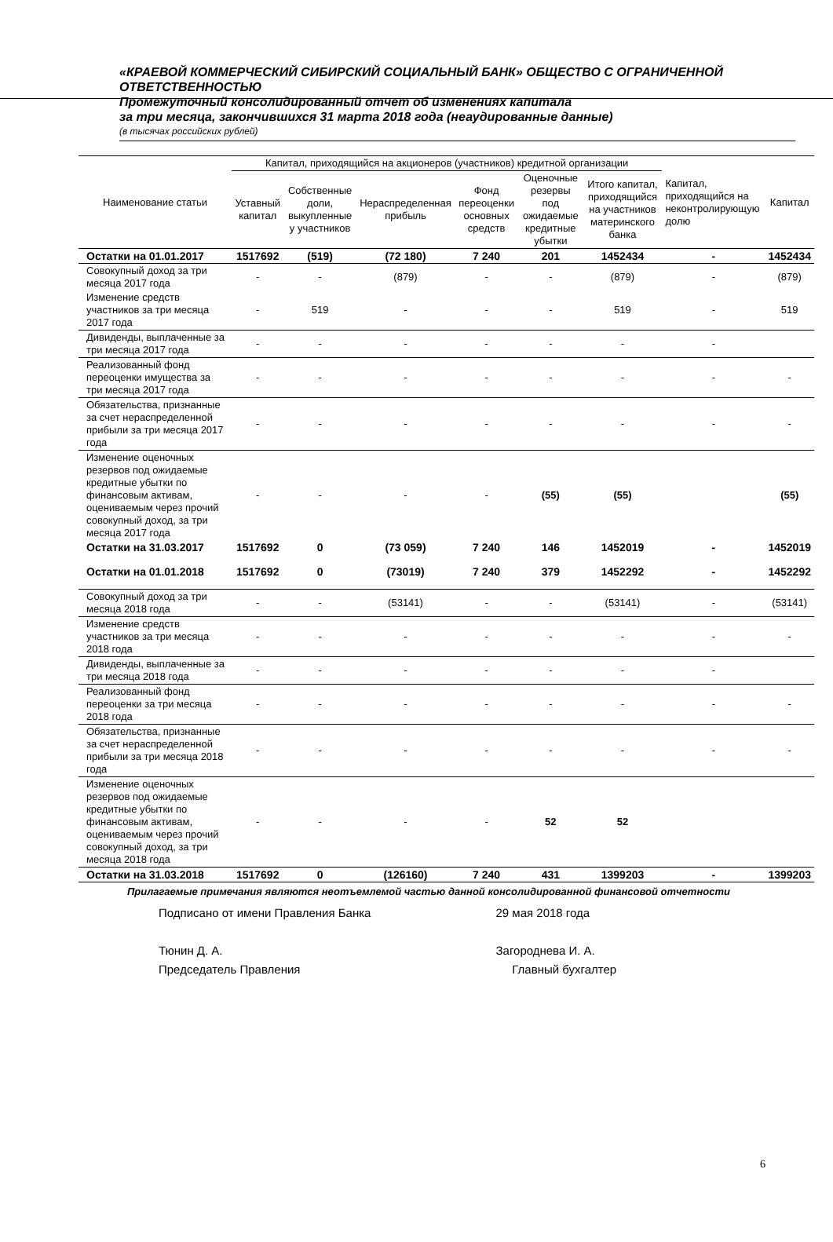«КРАЕВОЙ КОММЕРЧЕСКИЙ СИБИРСКИЙ СОЦИАЛЬНЫЙ БАНК» ОБЩЕСТВО С ОГРАНИЧЕННОЙ ОТВЕТСТВЕННОСТЬЮ
Промежуточный консолидированный отчет об изменениях капитала
за три месяца, закончившихся 31 марта 2018 года (неаудированные данные)
(в тысячах российских рублей)
| Наименование статьи | Капитал, приходящийся на акционеров (участников) кредитной организации | | | | | | Капитал, приходящийся на неконтролирующую долю | Капитал |
| --- | --- | --- | --- | --- | --- | --- | --- | --- |
| | Уставный капитал | Собственные доли, выкупленные у участников | Нераспределенная прибыль | Фонд переоценки основных средств | Оценочные резервы под ожидаемые кредитные убытки | Итого капитал, приходящийся на участников материнского банка | | |
| Остатки на 01.01.2017 | 1517692 | (519) | (72 180) | 7 240 | 201 | 1452434 | - | 1452434 |
| Совокупный доход за три месяца 2017 года | - | - | (879) | - | - | (879) | - | (879) |
| Изменение средств участников за три месяца 2017 года | - | 519 | - | - | - | 519 | - | 519 |
| Дивиденды, выплаченные за три месяца 2017 года | - | - | - | - | - | - | - | |
| Реализованный фонд переоценки имущества за три месяца 2017 года | - | - | - | - | - | - | - | - |
| Обязательства, признанные за счет нераспределенной прибыли за три месяца 2017 года | - | - | - | - | - | - | - | - |
| Изменение оценочных резервов под ожидаемые кредитные убытки по финансовым активам, оцениваемым через прочий совокупный доход, за три месяца 2017 года | - | - | - | - | (55) | (55) | | (55) |
| Остатки на 31.03.2017 | 1517692 | 0 | (73 059) | 7 240 | 146 | 1452019 | - | 1452019 |
| Остатки на 01.01.2018 | 1517692 | 0 | (73019) | 7 240 | 379 | 1452292 | - | 1452292 |
| Совокупный доход за три месяца 2018 года | - | - | (53141) | - | - | (53141) | - | (53141) |
| Изменение средств участников за три месяца 2018 года | - | - | - | - | - | - | - | - |
| Дивиденды, выплаченные за три месяца 2018 года | - | - | - | - | - | - | - | |
| Реализованный фонд переоценки за три месяца 2018 года | - | - | - | - | - | - | - | - |
| Обязательства, признанные за счет нераспределенной прибыли за три месяца 2018 года | - | - | - | - | - | - | - | - |
| Изменение оценочных резервов под ожидаемые кредитные убытки по финансовым активам, оцениваемым через прочий совокупный доход, за три месяца 2018 года | - | - | - | - | 52 | 52 | | |
| Остатки на 31.03.2018 | 1517692 | 0 | (126160) | 7 240 | 431 | 1399203 | - | 1399203 |
Прилагаемые примечания являются неотъемлемой частью данной консолидированной финансовой отчетности
Подписано от имени Правления Банка
Тюнин Д. А.
Председатель Правления
29 мая 2018 года
Загороднева И. А.
Главный бухгалтер
6